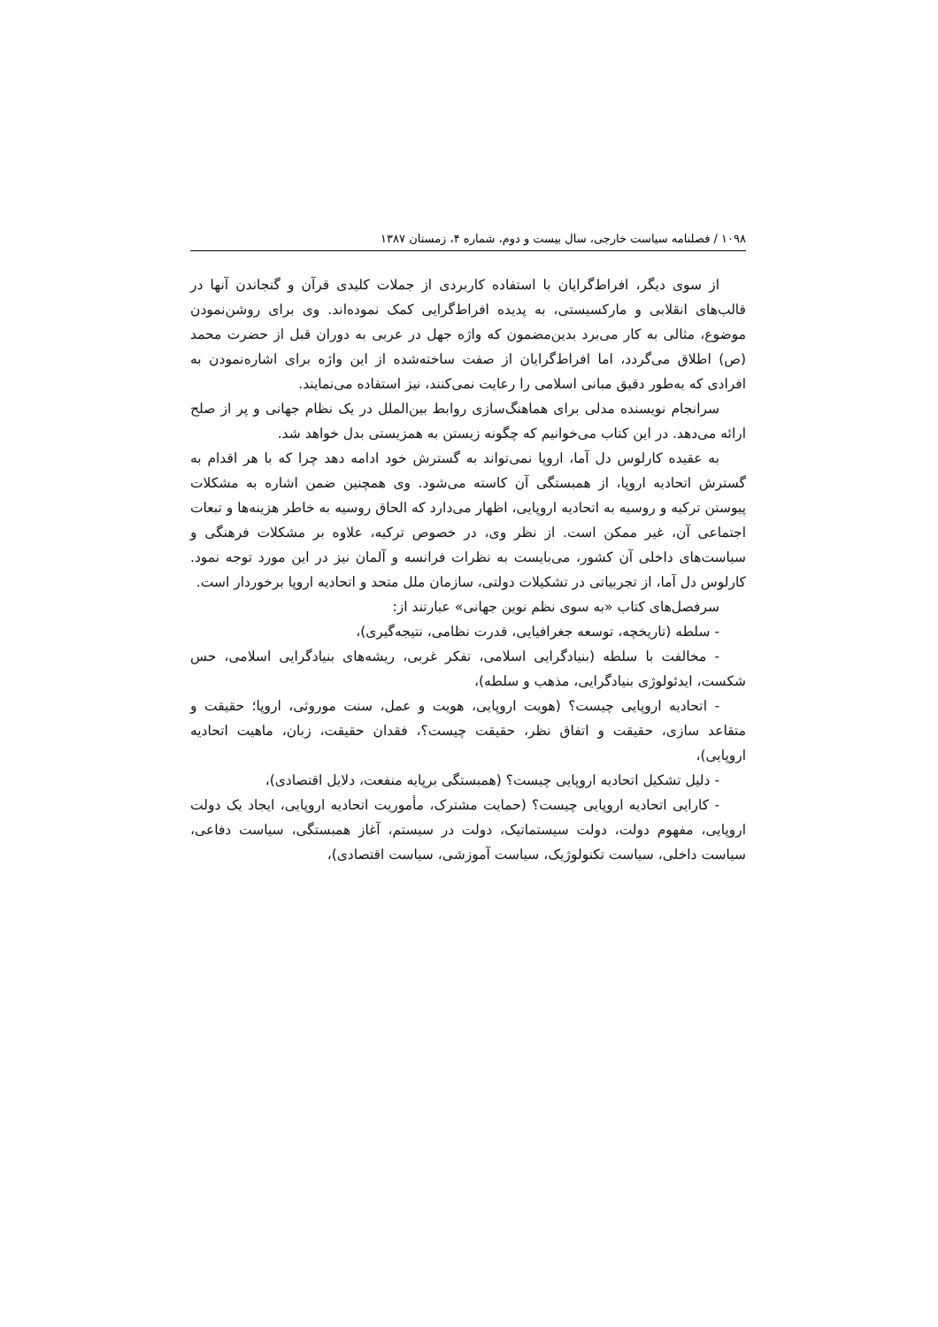۱۰۹۸ / فصلنامه سیاست خارجی، سال بیست و دوم، شماره ۴، زمستان ۱۳۸۷
از سوی دیگر، افراط‌گرایان با استفاده کاربردی از جملات کلیدی قرآن و گنجاندن آنها در قالب‌های انقلابی و مارکسیستی، به پدیده افراط‌گرایی کمک نموده‌اند. وی برای روشن‌نمودن موضوع، مثالی به کار می‌برد بدین‌مضمون که واژه جهل در عربی به دوران قبل از حضرت محمد (ص) اطلاق می‌گردد، اما افراط‌گرایان از صفت ساخته‌شده از این واژه برای اشاره‌نمودن به افرادی که به‌طور دقیق مبانی اسلامی را رعایت نمی‌کنند، نیز استفاده می‌نمایند.
سرانجام نویسنده مدلی برای هماهنگ‌سازی روابط بین‌الملل در یک نظام جهانی و پر از صلح ارائه می‌دهد. در این کتاب می‌خوانیم که چگونه زیستن به همزیستی بدل خواهد شد.
به عقیده کارلوس دل آما، اروپا نمی‌تواند به گسترش خود ادامه دهد چرا که با هر اقدام به گسترش اتحادیه اروپا، از همبستگی آن کاسته می‌شود. وی همچنین ضمن اشاره به مشکلات پیوستن ترکیه و روسیه به اتحادیه اروپایی، اظهار می‌دارد که الحاق روسیه به خاطر هزینه‌ها و تبعات اجتماعی آن، غیر ممکن است. از نظر وی، در خصوص ترکیه، علاوه بر مشکلات فرهنگی و سیاست‌های داخلی آن کشور، می‌بایست به نظرات فرانسه و آلمان نیز در این مورد توجه نمود. کارلوس دل آما، از تجربیاتی در تشکیلات دولتی، سازمان ملل متحد و اتحادیه اروپا برخوردار است.
سرفصل‌های کتاب «به سوی نظم نوین جهانی» عبارتند از:
- سلطه (تاریخچه، توسعه جغرافیایی، قدرت نظامی، نتیجه‌گیری)،
- مخالفت با سلطه (بنیادگرایی اسلامی، تفکر غربی، ریشه‌های بنیادگرایی اسلامی، حس شکست، ایدئولوژی بنیادگرایی، مذهب و سلطه)،
- اتحادیه اروپایی چیست؟ (هویت اروپایی، هویت و عمل، سنت موروثی، اروپا؛ حقیقت و متقاعد سازی، حقیقت و اتفاق نظر، حقیقت چیست؟، فقدان حقیقت، زبان، ماهیت اتحادیه اروپایی)،
- دلیل تشکیل اتحادیه اروپایی چیست؟ (همبستگی برپایه منفعت، دلایل اقتصادی)،
- کارایی اتحادیه اروپایی چیست؟ (حمایت مشترک، مأموریت اتحادیه اروپایی، ایجاد یک دولت اروپایی، مفهوم دولت، دولت سیستماتیک، دولت در سیستم، آغاز همبستگی، سیاست دفاعی، سیاست داخلی، سیاست تکنولوژیک، سیاست آموزشی، سیاست اقتصادی)،